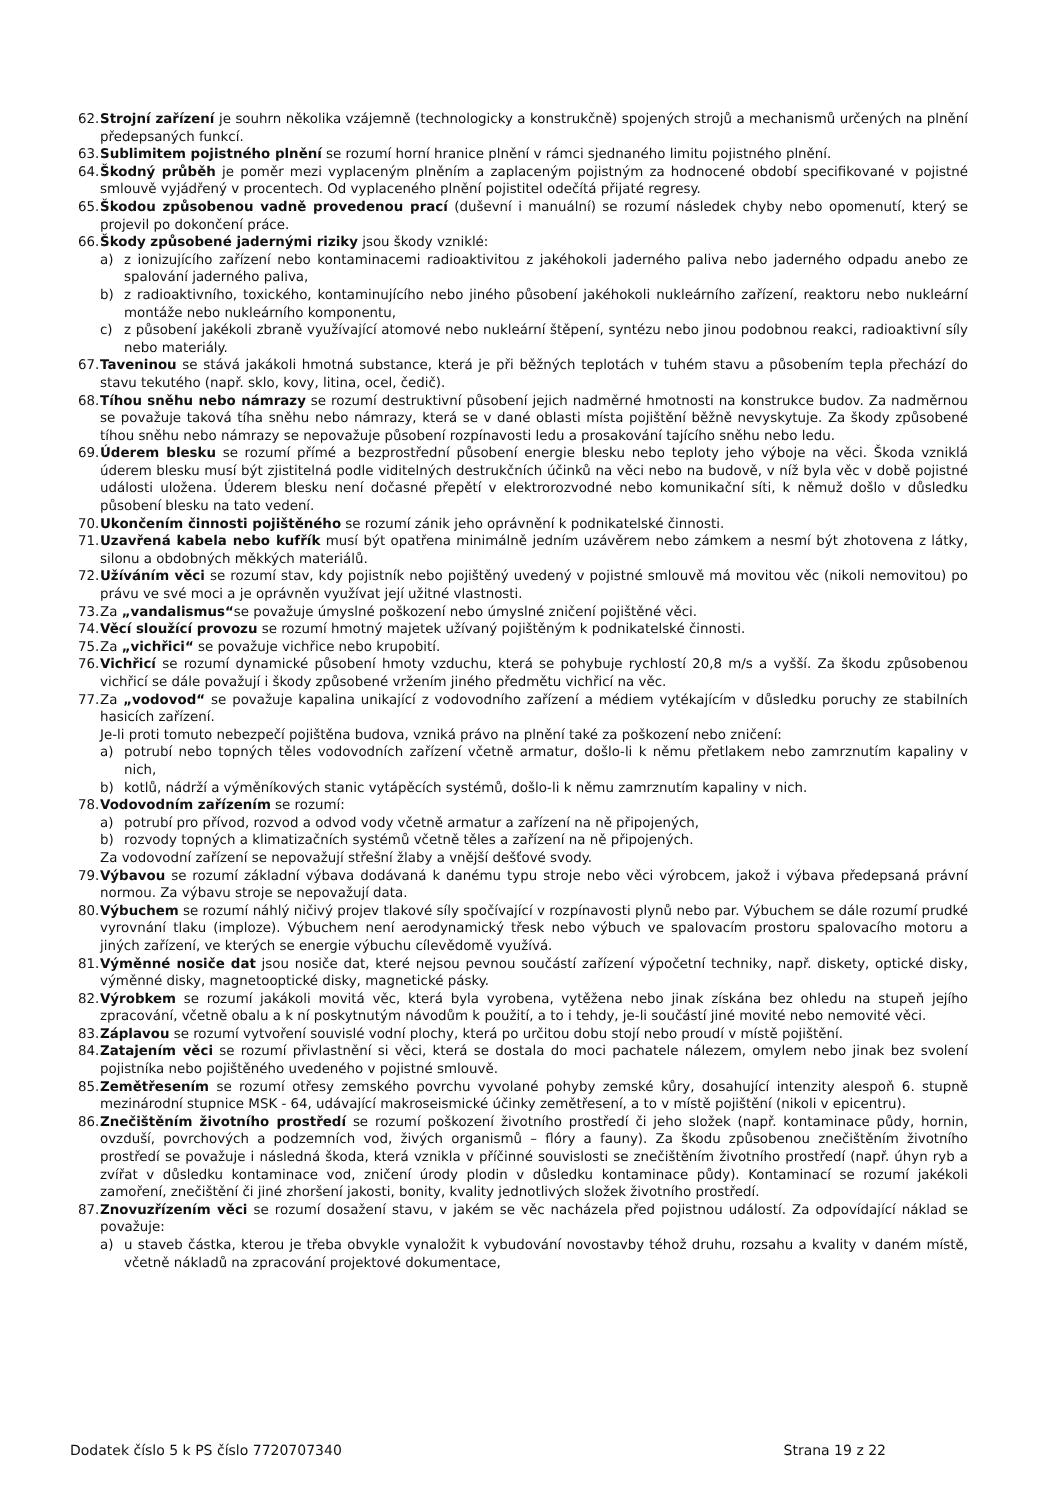62. Strojní zařízení je souhrn několika vzájemně (technologicky a konstrukčně) spojených strojů a mechanismů určených na plnění předepsaných funkcí.
63. Sublimitem pojistného plnění se rozumí horní hranice plnění v rámci sjednaného limitu pojistného plnění.
64. Škodný průběh je poměr mezi vyplaceným plněním a zaplaceným pojistným za hodnocené období specifikované v pojistné smlouvě vyjádřený v procentech. Od vyplaceného plnění pojistitel odečítá přijaté regresy.
65. Škodou způsobenou vadně provedenou prací (duševní i manuální) se rozumí následek chyby nebo opomenutí, který se projevil po dokončení práce.
66. Škody způsobené jadernými riziky jsou škody vzniklé:
a) z ionizujícího zařízení nebo kontaminacemi radioaktivitou z jakéhokoli jaderného paliva nebo jaderného odpadu anebo ze spalování jaderného paliva,
b) z radioaktivního, toxického, kontaminujícího nebo jiného působení jakéhokoli nukleárního zařízení, reaktoru nebo nukleární montáže nebo nukleárního komponentu,
c) z působení jakékoli zbraně využívající atomové nebo nukleární štěpení, syntézu nebo jinou podobnou reakci, radioaktivní síly nebo materiály.
67. Taveninou se stává jakákoli hmotná substance, která je při běžných teplotách v tuhém stavu a působením tepla přechází do stavu tekutého (např. sklo, kovy, litina, ocel, čedič).
68. Tíhou sněhu nebo námrazy se rozumí destruktivní působení jejich nadměrné hmotnosti na konstrukce budov. Za nadměrnou se považuje taková tíha sněhu nebo námrazy, která se v dané oblasti místa pojištění běžně nevyskytuje. Za škody způsobené tíhou sněhu nebo námrazy se nepovažuje působení rozpínavosti ledu a prosakování tajícího sněhu nebo ledu.
69. Úderem blesku se rozumí přímé a bezprostřední působení energie blesku nebo teploty jeho výboje na věci. Škoda vzniklá úderem blesku musí být zjistitelná podle viditelných destrukčních účinků na věci nebo na budově, v níž byla věc v době pojistné události uložena. Úderem blesku není dočasné přepětí v elektrorozvodné nebo komunikační síti, k němuž došlo v důsledku působení blesku na tato vedení.
70. Ukončením činnosti pojištěného se rozumí zánik jeho oprávnění k podnikatelské činnosti.
71. Uzavřená kabela nebo kufřík musí být opatřena minimálně jedním uzávěrem nebo zámkem a nesmí být zhotovena z látky, silonu a obdobných měkkých materiálů.
72. Užíváním věci se rozumí stav, kdy pojistník nebo pojištěný uvedený v pojistné smlouvě má movitou věc (nikoli nemovitou) po právu ve své moci a je oprávněn využívat její užitné vlastnosti.
73. Za „vandalismus“se považuje úmyslné poškození nebo úmyslné zničení pojištěné věci.
74. Věcí sloužící provozu se rozumí hmotný majetek užívaný pojištěným k podnikatelské činnosti.
75. Za „vichřici“ se považuje vichřice nebo krupobití.
76. Vichřicí se rozumí dynamické působení hmoty vzduchu, která se pohybuje rychlostí 20,8 m/s a vyšší. Za škodu způsobenou vichřicí se dále považují i škody způsobené vržením jiného předmětu vichřicí na věc.
77. Za „vodovod“ se považuje kapalina unikající z vodovodního zařízení a médiem vytékajícím v důsledku poruchy ze stabilních hasicích zařízení.
Je-li proti tomuto nebezpečí pojištěna budova, vzniká právo na plnění také za poškození nebo zničení:
a) potrubí nebo topných těles vodovodních zařízení včetně armatur, došlo-li k němu přetlakem nebo zamrznutím kapaliny v nich,
b) kotlů, nádrží a výměníkových stanic vytápěcích systémů, došlo-li k němu zamrznutím kapaliny v nich.
78. Vodovodním zařízením se rozumí:
a) potrubí pro přívod, rozvod a odvod vody včetně armatur a zařízení na ně připojených,
b) rozvody topných a klimatizačních systémů včetně těles a zařízení na ně připojených.
Za vodovodní zařízení se nepovažují střešní žlaby a vnější dešťové svody.
79. Výbavou se rozumí základní výbava dodávaná k danému typu stroje nebo věci výrobcem, jakož i výbava předepsaná právní normou. Za výbavu stroje se nepovažují data.
80. Výbuchem se rozumí náhlý ničivý projev tlakové síly spočívající v rozpínavosti plynů nebo par. Výbuchem se dále rozumí prudké vyrovnání tlaku (imploze). Výbuchem není aerodynamický třesk nebo výbuch ve spalovacím prostoru spalovacího motoru a jiných zařízení, ve kterých se energie výbuchu cílevědomě využívá.
81. Výměnné nosiče dat jsou nosiče dat, které nejsou pevnou součástí zařízení výpočetní techniky, např. diskety, optické disky, výměnné disky, magnetooptické disky, magnetické pásky.
82. Výrobkem se rozumí jakákoli movitá věc, která byla vyrobena, vytěžena nebo jinak získána bez ohledu na stupeň jejího zpracování, včetně obalu a k ní poskytnutým návodům k použití, a to i tehdy, je-li součástí jiné movité nebo nemovité věci.
83. Záplavou se rozumí vytvoření souvislé vodní plochy, která po určitou dobu stojí nebo proudí v místě pojištění.
84. Zatajením věci se rozumí přivlastnění si věci, která se dostala do moci pachatele nálezem, omylem nebo jinak bez svolení pojistníka nebo pojištěného uvedeného v pojistné smlouvě.
85. Zemětřesením se rozumí otřesy zemského povrchu vyvolané pohyby zemské kůry, dosahující intenzity alespoň 6. stupně mezinárodní stupnice MSK - 64, udávající makroseismické účinky zemětřesení, a to v místě pojištění (nikoli v epicentru).
86. Znečištěním životního prostředí se rozumí poškození životního prostředí či jeho složek (např. kontaminace půdy, hornin, ovzduší, povrchových a podzemních vod, živých organismů – flóry a fauny). Za škodu způsobenou znečištěním životního prostředí se považuje i následná škoda, která vznikla v příčinné souvislosti se znečištěním životního prostředí (např. úhyn ryb a zvířat v důsledku kontaminace vod, zničení úrody plodin v důsledku kontaminace půdy). Kontaminací se rozumí jakékoli zamoření, znečištění či jiné zhoršení jakosti, bonity, kvality jednotlivých složek životního prostředí.
87. Znovuzřízením věci se rozumí dosažení stavu, v jakém se věc nacházela před pojistnou událostí. Za odpovídající náklad se považuje:
a) u staveb částka, kterou je třeba obvykle vynaložit k vybudování novostavby téhož druhu, rozsahu a kvality v daném místě, včetně nákladů na zpracování projektové dokumentace,
Dodatek číslo 5 k PS číslo 7720707340 Strana 19 z 22